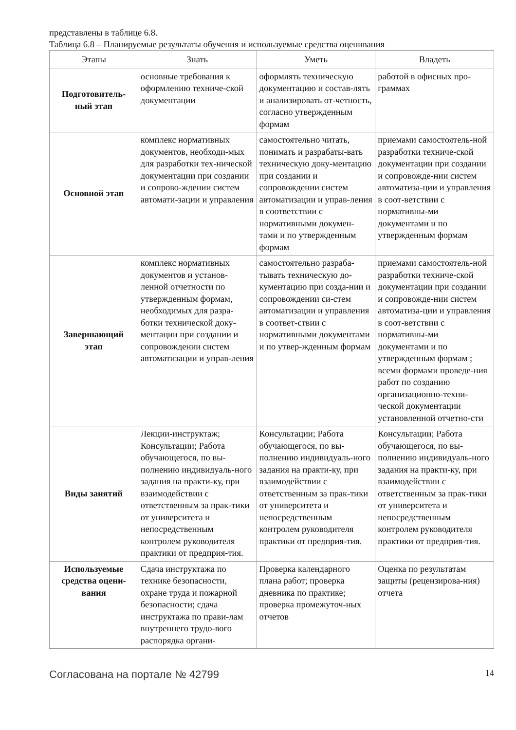представлены в таблице 6.8.
Таблица 6.8 – Планируемые результаты обучения и используемые средства оценивания
| Этапы | Знать | Уметь | Владеть |
| --- | --- | --- | --- |
| Подготовитель- ный этап | основные требования к оформлению техниче-ской документации | оформлять техническую документацию и состав-лять и анализировать от-четность, согласно утвержденным формам | работой в офисных про-граммах |
| Основной этап | комплекс нормативных документов, необходи-мых для разработки тех-нической документации при создании и сопрово-ждении систем автомати-зации и управления | самостоятельно читать, понимать и разрабаты-вать техническую доку-ментацию при создании и сопровождении систем автоматизации и управ-ления в соответствии с нормативными докумен-тами и по утвержденным формам | приемами самостоятель-ной разработки техниче-ской документации при создании и сопровожде-нии систем автоматиза-ции и управления в соот-ветствии с нормативны-ми документами и по утвержденным формам |
| Завершающий этап | комплекс нормативных документов и установ-ленной отчетности по утвержденным формам, необходимых для разра-ботки технической доку-ментации при создании и сопровождении систем автоматизации и управ-ления | самостоятельно разраба-тывать техническую до-кументацию при созда-нии и сопровождении си-стем автоматизации и управления в соответ-ствии с нормативными документами и по утвер-жденным формам | приемами самостоятель-ной разработки техниче-ской документации при создании и сопровожде-нии систем автоматиза-ции и управления в соот-ветствии с нормативны-ми документами и по утвержденным формам ; всеми формами проведе-ния работ по созданию организационно-техни-ческой документации установленной отчетно-сти |
| Виды занятий | Лекции-инструктаж; Консультации; Работа обучающегося, по вы-полнению индивидуаль-ного задания на практи-ку, при взаимодействии с ответственным за прак-тики от университета и непосредственным контролем руководителя практики от предприя-тия. | Консультации; Работа обучающегося, по вы-полнению индивидуаль-ного задания на практи-ку, при взаимодействии с ответственным за прак-тики от университета и непосредственным контролем руководителя практики от предприя-тия. | Консультации; Работа обучающегося, по вы-полнению индивидуаль-ного задания на практи-ку, при взаимодействии с ответственным за прак-тики от университета и непосредственным контролем руководителя практики от предприя-тия. |
| Используемые средства оцени-вания | Сдача инструктажа по технике безопасности, охране труда и пожарной безопасности; сдача инструктажа по прави-лам внутреннего трудо-вого распорядка органи- | Проверка календарного плана работ; проверка дневника по практике; проверка промежуточ-ных отчетов | Оценка по результатам защиты (рецензирова-ния) отчета |
Согласована на портале № 42799 14